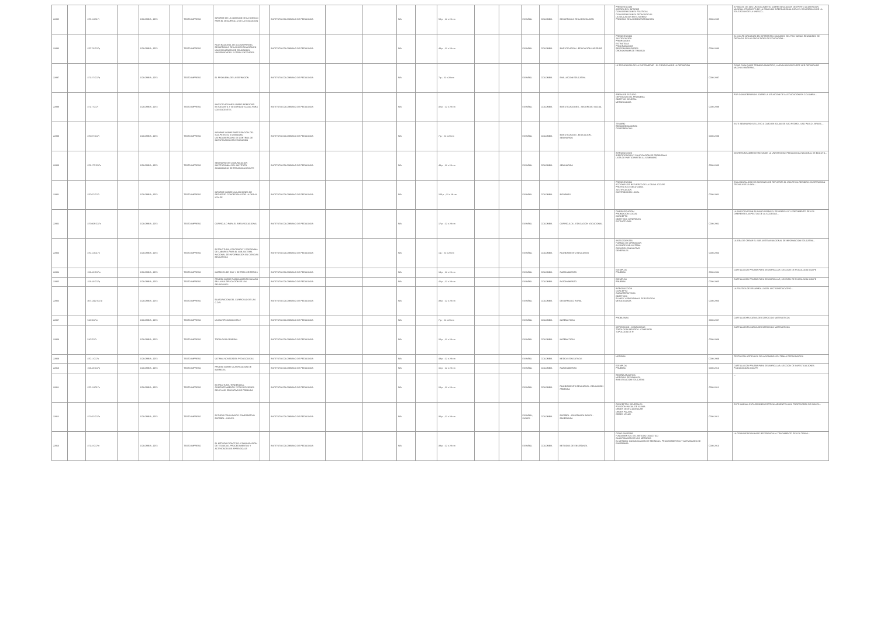| 22895 | | 370.11 IC17i | | COLOMBIA , 1973 | | TEXTO IMPRESO | INFORME DE LA COMISIÓN DE LA UNESCO PARA EL DESARROLLO DE LA EDUCACIÓN | | INSTITUTO COLOMBIANO DE PEDAGOGÍA | | | N/A | | 58 p. ; 22 x 28 cm | | | ESPAÑOL | COLOMBIA | DESARROLLO DE LA EDUCACIÓN | | PRESENTACIÓN ACERCA DEL INFORME CONSIDERACIONES POLÍTICAS CONSIDERACIONES PEDAGÓGICAS LA EDUCACIÓN EN EL MUNDO PROCESO DE LA DEMOCRATIZACIÓN | 0000-2895 | A FINALES DE 1972 UN DOCUMENTO SOBRE EDUCACIÓN DESPERTÓ LA ATENCIÓN MUNDIAL. PRODUCTO DE LA COMISIÓN INTERNACIONAL PARA EL DESARROLLO DE LA EDUCACIÓN DE LA UNESCO... |
| 22896 | | 370.73 IC17p | | COLOMBIA , 1973 | | TEXTO IMPRESO | PLAN NACIONAL DE ACCIÓN PARA EL DESARROLLO DE LA INVESTIGACIÓN EN LAS FACULTADES DE EDUCACIÓN, UNIVERSIDADES Y OTRAS ENTIDADES | | INSTITUTO COLOMBIANO DE PEDAGOGÍA | | | N/A | | 48 p. ; 22 x 28 cm | | | ESPAÑOL | COLOMBIA | INVESTIGACIÓN - EDUCACIÓN SUPERIOR | | PRESENTACIÓN JUSTIFICACIÓN PRIORIDADES ESTRATEGIA PROGRAMACIÓN RESPONSABILIDADES CRONOGRAMA DE TRABAJO | 0000-2896 | EL ICOLPE ORGANIZÓ EN DIFERENTES CIUDADES DEL PAÍS VARIAS REUNIONES DE DECANOS DE LAS FACULTADES DE EDUCACIÓN... |
| 22897 | | 371.27 IC17p | | COLOMBIA , 1973 | | TEXTO IMPRESO | EL PROBLEMA DE LA DEFINICIÓN | | INSTITUTO COLOMBIANO DE PEDAGOGÍA | | | N/A | | 7 p. ; 22 x 28 cm | | | ESPAÑOL | COLOMBIA | EVALUACIÓN EDUCATIVA | | LA TECNOLOGÍA DE LA ENFERMEDAD - EL PROBLEMA DE LA DEFINICIÓN | 0000-2897 | COMO CUALQUIER TÉRMINO ANALÍTICO, LA EVALUACIÓN PUEDE SER DEFINIDA DE MUCHAS MANERAS... |
| 22898 | | 371.7 IC17i | | COLOMBIA , 1973 | | TEXTO IMPRESO | INVESTIGACIONES SOBRE BIENESTAR ESTUDIANTIL Y SEGURIDAD SOCIAL PARA LOS DOCENTES | | INSTITUTO COLOMBIANO DE PEDAGOGÍA | | | N/A | | 32 p. ; 22 x 28 cm | | | ESPAÑOL | COLOMBIA | INVESTIGACIONES - SEGURIDAD SOCIAL | | ÁREAS DE ESTUDIO DEFINICIÓN DEL PROBLEMA OBJETIVO GENERAL METODOLOGÍA | 0000-2898 | POR CONSIDERARLOS SOBRE LA SITUACIÓN DE LA EDUCACIÓN EN COLOMBIA... |
| 22899 | | 370.07 IC17i | | COLOMBIA , 1973 | | TEXTO IMPRESO | INFORME SOBRE PARTICIPACIÓN DEL ICOLPE EN EL II SEMINARIO LATINOAMERICANO DE CENTROS DE INVESTIGACIÓN EN EDUCACIÓN | | INSTITUTO COLOMBIANO DE PEDAGOGÍA | | | N/A | | 7 p. ; 22 x 28 cm | | | ESPAÑOL | COLOMBIA | INVESTIGACIÓN - EDUCACIÓN - SEMINARIOS | | TEMARIO RECOMENDACIONES CONFERENCIAS | 0000-2899 | ESTE SEMINARIO SE LLEVÓ A CABO EN AGUAS DE SAO PEDRO - SAO PAULO - BRASIL... |
| 22900 | | 378.177 IC17s | | COLOMBIA , 1973 | | TEXTO IMPRESO | SEMINARIO DE COMUNICACIÓN INSTITUCIONAL DEL INSTITUTO COLOMBIANO DE PEDAGOGÍA ICOLPE | | INSTITUTO COLOMBIANO DE PEDAGOGÍA | | | N/A | | 49 p. ; 22 x 28 cm | | | ESPAÑOL | COLOMBIA | SEMINARIOS | | INTRODUCCIÓN IDENTIFICACIÓN Y CALIFICACIÓN DE PROBLEMAS LISTA DE PARTICIPANTES AL SEMINARIO | 0000-2900 | SECRETARÍA ADMINISTRATIVA DE LA UNIVERSIDAD PEDAGÓGICA NACIONAL DE BOGOTÁ... |
| 22901 | | 370.07 IC17i | | COLOMBIA , 1973 | | TEXTO IMPRESO | INFORME SOBRE LAS ACCIONES DE REFUERZO CONCEDIDAS POR LA OEA AL ICOLPE | | INSTITUTO COLOMBIANO DE PEDAGOGÍA | | | N/A | | 100 p. ; 22 x 28 cm | | | ESPAÑOL | COLOMBIA | INFORMES | | PRESENTACIÓN ACCIONES DE REFUERZO DE LA OEA AL ICOLPE PROYECTOS EJECUTADOS JUSTIFICACIÓN CONTRIBUCIÓN LOCAL | 0000-2901 | EN LA MODALIDAD DE ACCIONES DE REFUERZO EL ICOLPE HA RECIBIDO COOPERACIÓN TÉCNICA DE LA OEA... |
| 22902 | | 375.008 IC17c | | COLOMBIA , 1973 | | TEXTO IMPRESO | CURRÍCULO PARA EL ÁREA VOCACIONAL | | INSTITUTO COLOMBIANO DE PEDAGOGÍA | | | N/A | | 17 p. ; 22 x 28 cm | | | ESPAÑOL | COLOMBIA | CURRÍCULOS - EDUCACIÓN VOCACIONAL | | DIVERSIFICACIÓN PROMOCIÓN SOCIAL CONCEPTO OBJETIVOS GENERALES ESTRUCTURAS | 0000-2902 | LA INVESTIGACIÓN ES BÁSICA PARA EL DESARROLLO Y CRECIMIENTO DE LOS DIFERENTES ASPECTOS DE LA SOCIEDAD... |
| 22903 | | 370.11 IC17e | | COLOMBIA , 1973 | | TEXTO IMPRESO | ESTRUCTURA, CONTENIDO Y PROGRAMA DE LABORES PARA EL SUB-SISTEMA NACIONAL DE INFORMACIÓN EN CIENCIAS EDUCATIVAS | | INSTITUTO COLOMBIANO DE PEDAGOGÍA | | | N/A | | 1 p. ; 22 x 28 cm | | | ESPAÑOL | COLOMBIA | PLANEAMIENTO EDUCATIVO | | ANTECEDENTES FORMAS DE OPERACIÓN ALCANCE SUB-SISTEMA CONSEJO CONSULTIVO GENERALES | 0000-2903 | LA IDEA DE CREAR EL SUB-SISTEMA NACIONAL DE INFORMACIÓN EDUCATIVA... |
| 22904 | | 153.43 IC17m | | COLOMBIA , 1973 | | TEXTO IMPRESO | MATRICES DE DOS Y DE TRES CRITERIOS | | INSTITUTO COLOMBIANO DE PEDAGOGÍA | | | N/A | | 14 p. ; 22 x 28 cm | | | ESPAÑOL | COLOMBIA | RAZONAMIENTO | | EJEMPLOS PRUEBAS | 0000-2904 | CARTILLA CON PRUEBA PARA DESARROLLAR, SECCIÓN DE PSICOLOGÍA ICOLPE |
| 22905 | | 153.43 IC17p | | COLOMBIA , 1973 | | TEXTO IMPRESO | PRUEBA SOBRE RAZONAMIENTO BASADO EN LA MULTIPLICACIÓN DE LAS RELACIONES | | INSTITUTO COLOMBIANO DE PEDAGOGÍA | | | N/A | | 42 p. ; 22 x 28 cm | | | ESPAÑOL | COLOMBIA | RAZONAMIENTO | | EJEMPLOS PRUEBAS | 0000-2905 | CARTILLA CON PRUEBA PARA DESARROLLAR, SECCIÓN DE PSICOLOGÍA ICOLPE |
| 22906 | | 307.1412 IC17e | | COLOMBIA , 1973 | | TEXTO IMPRESO | ELABORACIÓN DEL CURRÍCULO DE LAS C.D.R. | | INSTITUTO COLOMBIANO DE PEDAGOGÍA | | | N/A | | 38 p. ; 22 x 28 cm | | | ESPAÑOL | COLOMBIA | DESARROLLO RURAL | | INTRODUCCIÓN CONCEPTO CARACTERÍSTICAS OBJETIVOS PLANES Y PROGRAMAS DE ESTUDIOS METODOLOGÍA | 0000-2906 | LA POLÍTICA DE DESARROLLO DEL SECTOR EDUCATIVO... |
| 22907 | | 510 IC17m | | COLOMBIA , 1973 | | TEXTO IMPRESO | LA MULTIPLICACIÓN EN Z | | INSTITUTO COLOMBIANO DE PEDAGOGÍA | | | N/A | | 7 p. ; 22 x 28 cm | | | ESPAÑOL | COLOMBIA | MATEMÁTICAS | | PROBLEMAS | 0000-2907 | CARTILLA EXPLICATIVA DE EJERCICIOS MATEMÁTICOS |
| 22908 | | 510 IC17t | | COLOMBIA , 1973 | | TEXTO IMPRESO | TOPOLOGÍA GENERAL | | INSTITUTO COLOMBIANO DE PEDAGOGÍA | | | N/A | | 20 p. ; 22 x 28 cm | | | ESPAÑOL | COLOMBIA | MATEMÁTICAS | | SEPARACIÓN - COMPACIDAD TOPOLOGÍA INDUCIDA - CONEXIÓN TOPOLOGÍA DE R | 0000-2908 | CARTILLA EXPLICATIVA DE EJERCICIOS MATEMÁTICOS |
| 22909 | | 370.1 IC17u | | COLOMBIA , 1973 | | TEXTO IMPRESO | ÚLTIMAS NOVEDADES PEDAGÓGICAS | | INSTITUTO COLOMBIANO DE PEDAGOGÍA | | | N/A | | 48 p. ; 22 x 28 cm | | | ESPAÑOL | COLOMBIA | MEDIOS EDUCATIVOS | | NOTICIAS | 0000-2909 | TEXTO CON ARTÍCULOS RELACIONADOS EN TEMAS PEDAGÓGICOS |
| 22910 | | 153.43 IC17p | | COLOMBIA , 1973 | | TEXTO IMPRESO | PRUEBA SOBRE CLASIFICACIÓN DE MATRICES | | INSTITUTO COLOMBIANO DE PEDAGOGÍA | | | N/A | | 15 p. ; 22 x 28 cm | | | ESPAÑOL | COLOMBIA | RAZONAMIENTO | | EJEMPLOS PRUEBAS | 0000-2910 | CARTILLA CON PRUEBA PARA DESARROLLAR, SECCIÓN DE INVESTIGACIONES PSICOLÓGICAS ICOLPE |
| 22911 | | 370.11 IC17e | | COLOMBIA , 1973 | | TEXTO IMPRESO | ESTRUCTURA, TENDENCIAS, COMPORTAMIENTO Y PROYECCIONES DEL FLUJO EDUCATIVO DE PRIMARIA | | INSTITUTO COLOMBIANO DE PEDAGOGÍA | | | N/A | | 23 p. ; 22 x 28 cm | | | ESPAÑOL | COLOMBIA | PLANEAMIENTO EDUCATIVO - EDUCACIÓN PRIMARIA | | RESEÑA ANALÍTICA MODELOS REGIONALES INVESTIGACIÓN EDUCATIVA | 0000-2911 | ... |
| 22912 | | 372.65 IC17e | | COLOMBIA , 1973 | | TEXTO IMPRESO | ESTUDIO FONOLÓGICO COMPARATIVO ESPAÑOL - INGLÉS | | INSTITUTO COLOMBIANO DE PEDAGOGÍA | | | N/A | | 30 p. ; 22 x 28 cm | | | ESPAÑOL, INGLÉS | COLOMBIA | ESPAÑOL - ENSEÑANZA INGLÉS - ENSEÑANZA | | CONCEPTOS GENERALES POSICIÓN INICIAL DE SÍLABA ORDEN DENTO-ALVEOLAR ORDEN PALATAL ORDEN VELAR | 0000-2912 | ESTE MANUAL ESTÁ DIRIGIDO PARTICULARMENTE A LOS PROFESORES DE INGLÉS... |
| 22913 | | 371.3 IC17m | | COLOMBIA , 1973 | | TEXTO IMPRESO | EL MÉTODO DIDÁCTICO: COMUNICACIÓN DE TÉCNICAS, PROCEDIMIENTOS Y ACTIVIDADES DE APRENDIZAJE | | INSTITUTO COLOMBIANO DE PEDAGOGÍA | | | N/A | | 38 p. ; 22 x 28 cm | | | ESPAÑOL | COLOMBIA | MÉTODOS DE ENSEÑANZA | | CÓMO ENSEÑAR FUNDAMENTOS DEL MÉTODO DIDÁCTICO CLASIFICACIÓN DE LOS MÉTODOS EL MÉTODO: COMUNICACIÓN DE TÉCNICAS, PROCEDIMIENTOS Y ACTIVIDADES DE ENSEÑANZA | 0000-2913 | LA COMUNICACIÓN HACE REFERENCIA AL TRATAMIENTO DE LOS TEMAS... |